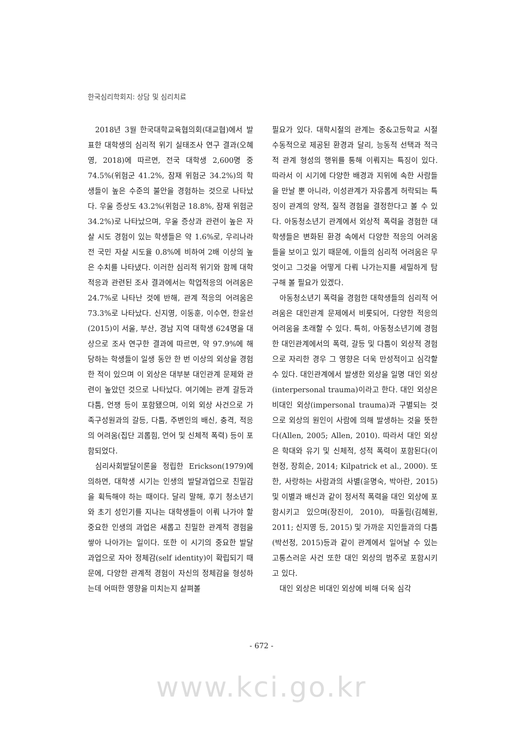한국심리학회지: 상담 및 심리치료
2018년 3월 한국대학교육협의회(대교협)에서 발표한 대학생의 심리적 위기 실태조사 연구 결과(오혜영, 2018)에 따르면, 전국 대학생 2,600명 중 74.5%(위험군 41.2%, 잠재 위험군 34.2%)의 학생들이 높은 수준의 불안을 경험하는 것으로 나타났다. 우울 증상도 43.2%(위험군 18.8%, 잠재 위험군 34.2%)로 나타났으며, 우울 증상과 관련이 높은 자살 시도 경험이 있는 학생들은 약 1.6%로, 우리나라 전 국민 자살 시도율 0.8%에 비하여 2배 이상의 높은 수치를 나타냈다. 이러한 심리적 위기와 함께 대학 적응과 관련된 조사 결과에서는 학업적응의 어려움은 24.7%로 나타난 것에 반해, 관계 적응의 어려움은 73.3%로 나타났다. 신지영, 이동훈, 이수연, 한윤선(2015)이 서울, 부산, 경남 지역 대학생 624명을 대상으로 조사 연구한 결과에 따르면, 약 97.9%에 해당하는 학생들이 일생 동안 한 번 이상의 외상을 경험한 적이 있으며 이 외상은 대부분 대인관계 문제와 관련이 높았던 것으로 나타났다. 여기에는 관계 갈등과 다툼, 언쟁 등이 포함됐으며, 이외 외상 사건으로 가족구성원과의 갈등, 다툼, 주변인의 배신, 충격, 적응의 어려움(집단 괴롭힘, 언어 및 신체적 폭력) 등이 포함되었다.
심리사회발달이론을 정립한 Erickson(1979)에 의하면, 대학생 시기는 인생의 발달과업으로 친밀감을 획득해야 하는 때이다. 달리 말해, 후기 청소년기와 초기 성인기를 지나는 대학생들이 이뤄 나가야 할 중요한 인생의 과업은 새롭고 친밀한 관계적 경험을 쌓아 나아가는 일이다. 또한 이 시기의 중요한 발달 과업으로 자아 정체감(self identity)이 확립되기 때문에, 다양한 관계적 경험이 자신의 정체감을 형성하는데 어떠한 영향을 미치는지 살펴볼
필요가 있다. 대학시절의 관계는 중&고등학교 시절 수동적으로 제공된 환경과 달리, 능동적 선택과 적극적 관계 형성의 행위를 통해 이뤄지는 특징이 있다. 따라서 이 시기에 다양한 배경과 지위에 속한 사람들을 만날 뿐 아니라, 이성관계가 자유롭게 허락되는 특징이 관계의 양적, 질적 경험을 결정한다고 볼 수 있다. 아동청소년기 관계에서 외상적 폭력을 경험한 대학생들은 변화된 환경 속에서 다양한 적응의 어려움들을 보이고 있기 때문에, 이들의 심리적 어려움은 무엇이고 그것을 어떻게 다뤄 나가는지를 세밀하게 탐구해 볼 필요가 있겠다.
아동청소년기 폭력을 경험한 대학생들의 심리적 어려움은 대인관계 문제에서 비롯되어, 다양한 적응의 어려움을 초래할 수 있다. 특히, 아동청소년기에 경험한 대인관계에서의 폭력, 갈등 및 다툼이 외상적 경험으로 자리한 경우 그 영향은 더욱 만성적이고 심각할 수 있다. 대인관계에서 발생한 외상을 일명 대인 외상(interpersonal trauma)이라고 한다. 대인 외상은 비대인 외상(impersonal trauma)과 구별되는 것으로 외상의 원인이 사람에 의해 발생하는 것을 뜻한다(Allen, 2005; Allen, 2010). 따라서 대인 외상은 학대와 유기 및 신체적, 성적 폭력이 포함된다(이현정, 장희순, 2014; Kilpatrick et al., 2000). 또한, 사랑하는 사람과의 사별(윤명숙, 박아란, 2015) 및 이별과 배신과 같이 정서적 폭력을 대인 외상에 포함시키고 있으며(장진이, 2010), 따돌림(김혜원, 2011; 신지영 등, 2015) 및 가까운 지인들과의 다툼(박선정, 2015)등과 같이 관계에서 일어날 수 있는 고통스러운 사건 또한 대인 외상의 범주로 포함시키고 있다.
대인 외상은 비대인 외상에 비해 더욱 심각
- 672 -
www.kci.go.kr